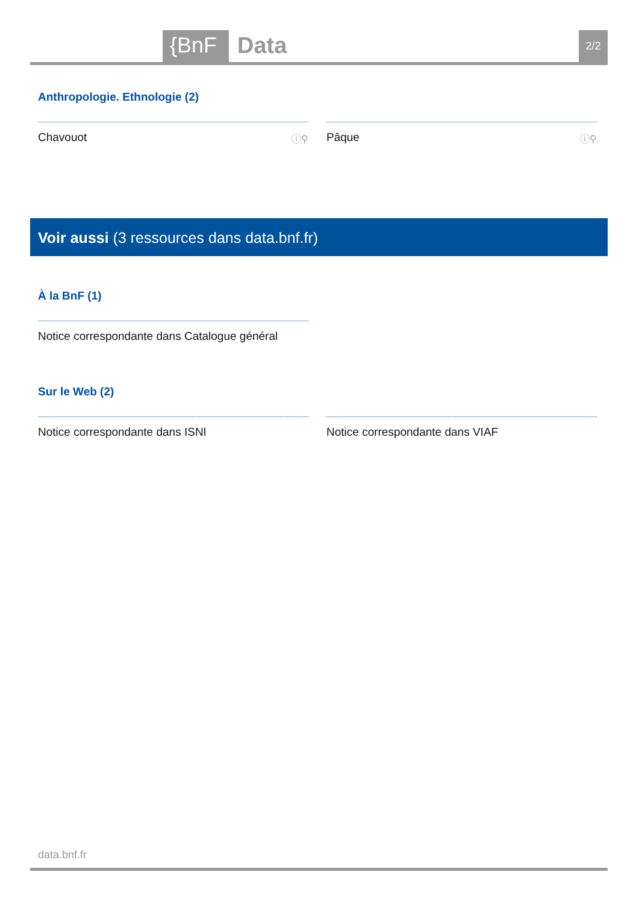{BnF Data 2/2
Anthropologie. Ethnologie (2)
Chavouot ⓘ⚲
Pâque ⓘ⚲
Voir aussi (3 ressources dans data.bnf.fr)
À la BnF (1)
Notice correspondante dans Catalogue général
Sur le Web (2)
Notice correspondante dans ISNI Notice correspondante dans VIAF
data.bnf.fr